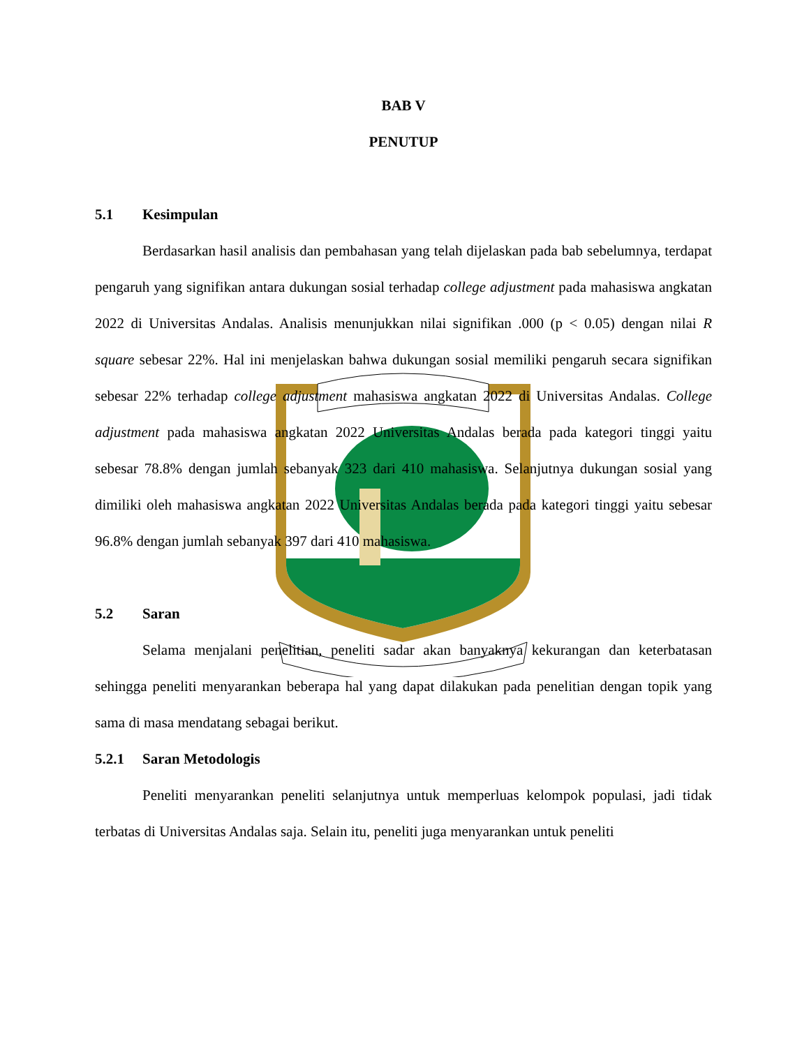BAB V
PENUTUP
5.1 Kesimpulan
Berdasarkan hasil analisis dan pembahasan yang telah dijelaskan pada bab sebelumnya, terdapat pengaruh yang signifikan antara dukungan sosial terhadap college adjustment pada mahasiswa angkatan 2022 di Universitas Andalas. Analisis menunjukkan nilai signifikan .000 (p < 0.05) dengan nilai R square sebesar 22%. Hal ini menjelaskan bahwa dukungan sosial memiliki pengaruh secara signifikan sebesar 22% terhadap college adjustment mahasiswa angkatan 2022 di Universitas Andalas. College adjustment pada mahasiswa angkatan 2022 Universitas Andalas berada pada kategori tinggi yaitu sebesar 78.8% dengan jumlah sebanyak 323 dari 410 mahasiswa. Selanjutnya dukungan sosial yang dimiliki oleh mahasiswa angkatan 2022 Universitas Andalas berada pada kategori tinggi yaitu sebesar 96.8% dengan jumlah sebanyak 397 dari 410 mahasiswa.
5.2 Saran
Selama menjalani penelitian, peneliti sadar akan banyaknya kekurangan dan keterbatasan sehingga peneliti menyarankan beberapa hal yang dapat dilakukan pada penelitian dengan topik yang sama di masa mendatang sebagai berikut.
5.2.1 Saran Metodologis
Peneliti menyarankan peneliti selanjutnya untuk memperluas kelompok populasi, jadi tidak terbatas di Universitas Andalas saja. Selain itu, peneliti juga menyarankan untuk peneliti